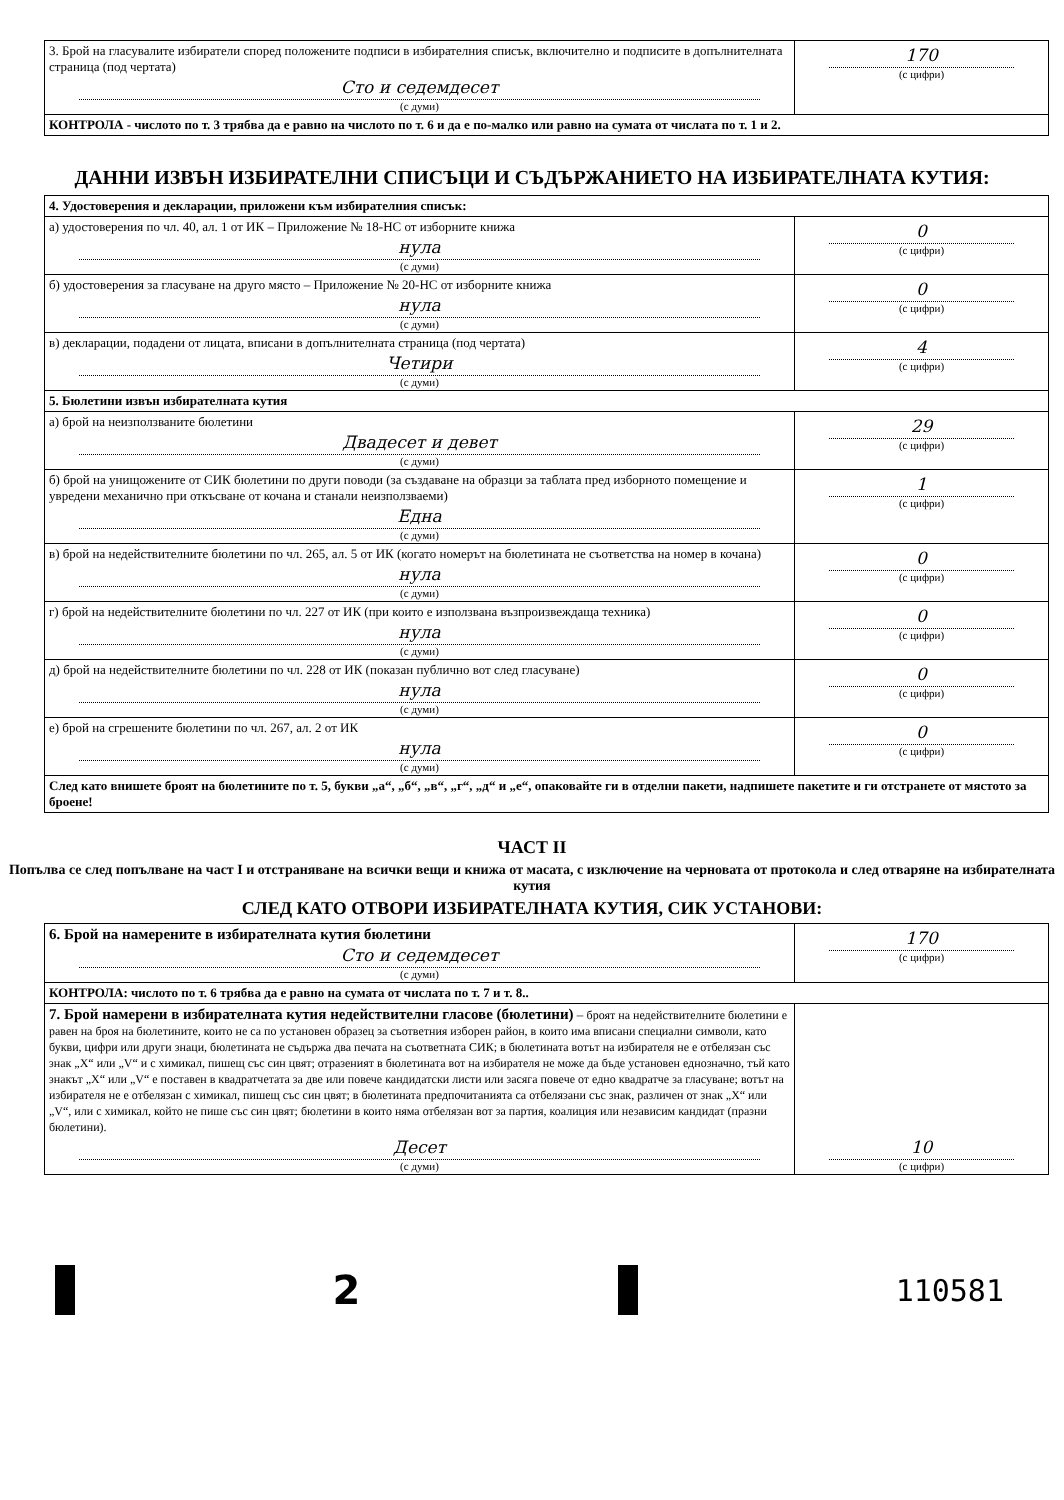| 3. Брой на гласувалите избиратели според положените подписи в избирателния списък, включително и подписите в допълнителната страница (под чертата) Сто и седемдесет (с думи) | 170 (с цифри) |
| КОНТРОЛА - числото по т. 3 трябва да е равно на числото по т. 6 и да е по-малко или равно на сумата от числата по т. 1 и 2. | |
ДАННИ ИЗВЪН ИЗБИРАТЕЛНИ СПИСЪЦИ И СЪДЪРЖАНИЕТО НА ИЗБИРАТЕЛНАТА КУТИЯ:
| 4. Удостоверения и декларации, приложени към избирателния списък: | |
| а) удостоверения по чл. 40, ал. 1 от ИК – Приложение № 18-НС от изборните книжа нула (с думи) | 0 (с цифри) |
| б) удостоверения за гласуване на друго място – Приложение № 20-НС от изборните книжа нула (с думи) | 0 (с цифри) |
| в) декларации, подадени от лицата, вписани в допълнителната страница (под чертата) Четири (с думи) | 4 (с цифри) |
| 5. Бюлетини извън избирателната кутия | |
| а) брой на неизползваните бюлетини Двадесет и девет (с думи) | 29 (с цифри) |
| б) брой на унищожените от СИК бюлетини по други поводи (за създаване на образци за таблата пред изборното помещение и увредени механично при откъсване от кочана и станали неизползваеми) Една (с думи) | 1 (с цифри) |
| в) брой на недействителните бюлетини по чл. 265, ал. 5 от ИК (когато номерът на бюлетината не съответства на номер в кочана) нула (с думи) | 0 (с цифри) |
| г) брой на недействителните бюлетини по чл. 227 от ИК (при които е използвана възпроизвеждаща техника) нула (с думи) | 0 (с цифри) |
| д) брой на недействителните бюлетини по чл. 228 от ИК (показан публично вот след гласуване) нула (с думи) | 0 (с цифри) |
| е) брой на сгрешените бюлетини по чл. 267, ал. 2 от ИК нула (с думи) | 0 (с цифри) |
| След като внишете броят на бюлетините по т. 5, букви „а“, „б“, „в“, „г“, „д“ и „е“, опаковайте ги в отделни пакети, надпишете пакетите и ги отстранете от мястото за броене! | |
ЧАСТ II
Попълва се след попълване на част I и отстраняване на всички вещи и книжа от масата, с изключение на черновата от протокола и след отваряне на избирателната кутия
СЛЕД КАТО ОТВОРИ ИЗБИРАТЕЛНАТА КУТИЯ, СИК УСТАНОВИ:
| 6. Брой на намерените в избирателната кутия бюлетини Сто и седемдесет (с думи) | 170 (с цифри) |
| КОНТРОЛА: числото по т. 6 трябва да е равно на сумата от числата по т. 7 и т. 8.. | |
| 7. Брой намерени в избирателната кутия недействителни гласове (бюлетини) – броят на недействителните бюлетини е равен на броя на бюлетините, които не са по установен образец за съответния изборен район, в които има вписани специални символи, като букви, цифри или други знаци, бюлетината не съдържа два печата на съответната СИК; в бюлетината вотът на избирателя не е отбелязан със знак „X“ или „V“ и с химикал, пишещ със син цвят; отразеният в бюлетината вот на избирателя не може да бъде установен еднозначно, тъй като знакът „X“ или „V“ е поставен в квадратчетата за две или повече кандидатски листи или засяга повече от едно квадратче за гласуване; вотът на избирателя не е отбелязан с химикал, пишещ със син цвят; в бюлетината предпочитанията са отбелязани със знак, различен от знак „X“ или „V“, или с химикал, който не пише със син цвят; бюлетини в които няма отбелязан вот за партия, коалиция или независим кандидат (празни бюлетини). Десет (с думи) | 10 (с цифри) |
2
110581